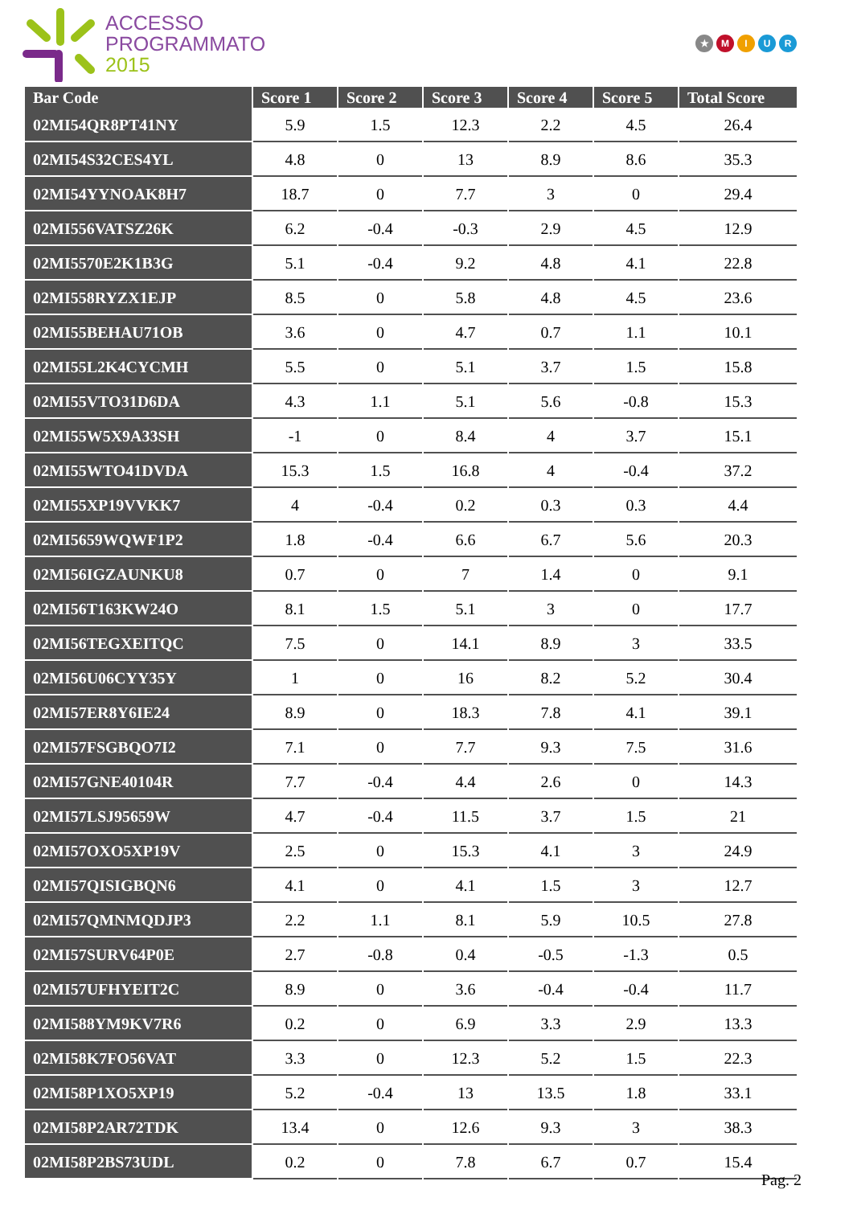ACCESSO
PROGRAMMATO
2015
★ MIUR
| Bar Code | Score 1 | Score 2 | Score 3 | Score 4 | Score 5 | Total Score |
| --- | --- | --- | --- | --- | --- | --- |
| 02MI54QR8PT41NY | 5.9 | 1.5 | 12.3 | 2.2 | 4.5 | 26.4 |
| 02MI54S32CES4YL | 4.8 | 0 | 13 | 8.9 | 8.6 | 35.3 |
| 02MI54YYNOAK8H7 | 18.7 | 0 | 7.7 | 3 | 0 | 29.4 |
| 02MI556VATSZ26K | 6.2 | -0.4 | -0.3 | 2.9 | 4.5 | 12.9 |
| 02MI5570E2K1B3G | 5.1 | -0.4 | 9.2 | 4.8 | 4.1 | 22.8 |
| 02MI558RYZX1EJP | 8.5 | 0 | 5.8 | 4.8 | 4.5 | 23.6 |
| 02MI55BEHAU71OB | 3.6 | 0 | 4.7 | 0.7 | 1.1 | 10.1 |
| 02MI55L2K4CYCMH | 5.5 | 0 | 5.1 | 3.7 | 1.5 | 15.8 |
| 02MI55VTO31D6DA | 4.3 | 1.1 | 5.1 | 5.6 | -0.8 | 15.3 |
| 02MI55W5X9A33SH | -1 | 0 | 8.4 | 4 | 3.7 | 15.1 |
| 02MI55WTO41DVDA | 15.3 | 1.5 | 16.8 | 4 | -0.4 | 37.2 |
| 02MI55XP19VVKK7 | 4 | -0.4 | 0.2 | 0.3 | 0.3 | 4.4 |
| 02MI5659WQWF1P2 | 1.8 | -0.4 | 6.6 | 6.7 | 5.6 | 20.3 |
| 02MI56IGZAUNKU8 | 0.7 | 0 | 7 | 1.4 | 0 | 9.1 |
| 02MI56T163KW24O | 8.1 | 1.5 | 5.1 | 3 | 0 | 17.7 |
| 02MI56TEGXEITQC | 7.5 | 0 | 14.1 | 8.9 | 3 | 33.5 |
| 02MI56U06CYY35Y | 1 | 0 | 16 | 8.2 | 5.2 | 30.4 |
| 02MI57ER8Y6IE24 | 8.9 | 0 | 18.3 | 7.8 | 4.1 | 39.1 |
| 02MI57FSGBQO7I2 | 7.1 | 0 | 7.7 | 9.3 | 7.5 | 31.6 |
| 02MI57GNE40104R | 7.7 | -0.4 | 4.4 | 2.6 | 0 | 14.3 |
| 02MI57LSJ95659W | 4.7 | -0.4 | 11.5 | 3.7 | 1.5 | 21 |
| 02MI57OXO5XP19V | 2.5 | 0 | 15.3 | 4.1 | 3 | 24.9 |
| 02MI57QISIGBQN6 | 4.1 | 0 | 4.1 | 1.5 | 3 | 12.7 |
| 02MI57QMNMQDJP3 | 2.2 | 1.1 | 8.1 | 5.9 | 10.5 | 27.8 |
| 02MI57SURV64P0E | 2.7 | -0.8 | 0.4 | -0.5 | -1.3 | 0.5 |
| 02MI57UFHYEIT2C | 8.9 | 0 | 3.6 | -0.4 | -0.4 | 11.7 |
| 02MI588YM9KV7R6 | 0.2 | 0 | 6.9 | 3.3 | 2.9 | 13.3 |
| 02MI58K7FO56VAT | 3.3 | 0 | 12.3 | 5.2 | 1.5 | 22.3 |
| 02MI58P1XO5XP19 | 5.2 | -0.4 | 13 | 13.5 | 1.8 | 33.1 |
| 02MI58P2AR72TDK | 13.4 | 0 | 12.6 | 9.3 | 3 | 38.3 |
| 02MI58P2BS73UDL | 0.2 | 0 | 7.8 | 6.7 | 0.7 | 15.4 |
Pag. 2